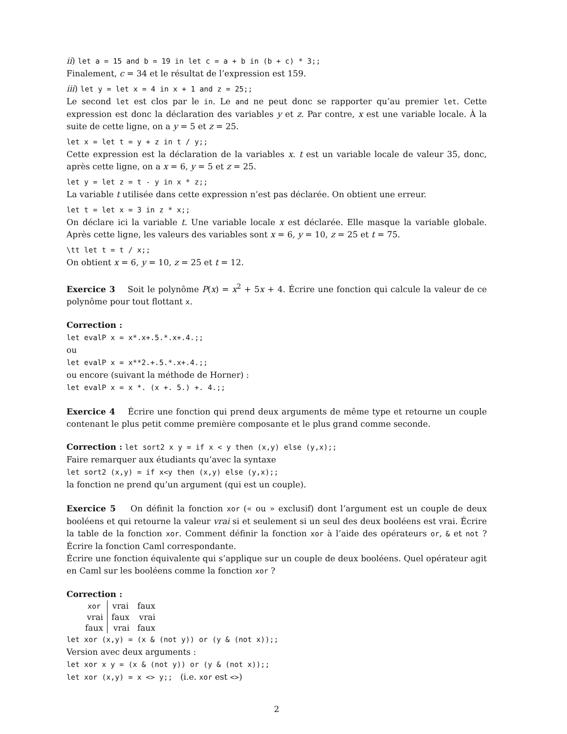ii) let a = 15 and b = 19 in let c = a + b in (b + c) * 3;;
Finalement, c = 34 et le résultat de l’expression est 159.
iii) let y = let x = 4 in x + 1 and z = 25;;
Le second let est clos par le in. Le and ne peut donc se rapporter qu’au premier let. Cette expression est donc la déclaration des variables y et z. Par contre, x est une variable locale. À la suite de cette ligne, on a y = 5 et z = 25.
let x = let t = y + z in t / y;;
Cette expression est la déclaration de la variables x. t est un variable locale de valeur 35, donc, après cette ligne, on a x = 6, y = 5 et z = 25.
let y = let z = t - y in x * z;;
La variable t utilisée dans cette expression n’est pas déclarée. On obtient une erreur.
let t = let x = 3 in z * x;;
On déclare ici la variable t. Une variable locale x est déclarée. Elle masque la variable globale. Après cette ligne, les valeurs des variables sont x = 6, y = 10, z = 25 et t = 75.
\tt let t = t / x;;
On obtient x = 6, y = 10, z = 25 et t = 12.
Exercice 3 Soit le polynôme P(x) = x<sup>2</sup> + 5x + 4. Écrire une fonction qui calcule la valeur de ce polynôme pour tout flottant x.
Correction :
let evalP x = x*.x+.5.*.x+.4.;;
ou
let evalP x = x**2.+.5.*.x+.4.;;
ou encore (suivant la méthode de Horner) :
let evalP x = x *. (x +. 5.) +. 4.;;
Exercice 4 Écrire une fonction qui prend deux arguments de même type et retourne un couple contenant le plus petit comme première composante et le plus grand comme seconde.
Correction : let sort2 x y = if x < y then (x,y) else (y,x);;
Faire remarquer aux étudiants qu’avec la syntaxe
let sort2 (x,y) = if x<y then (x,y) else (y,x);;
la fonction ne prend qu’un argument (qui est un couple).
Exercice 5 On définit la fonction xor (« ou » exclusif) dont l’argument est un couple de deux booléens et qui retourne la valeur vrai si et seulement si un seul des deux booléens est vrai. Écrire la table de la fonction xor. Comment définir la fonction xor à l’aide des opérateurs or, & et not ? Écrire la fonction Caml correspondante.
Écrire une fonction équivalente qui s’applique sur un couple de deux booléens. Quel opérateur agit en Caml sur les booléens comme la fonction xor ?
Correction :
| xor | vrai | faux |
| --- | --- | --- |
| vrai | faux | vrai |
| faux | vrai | faux |
let xor (x,y) = (x & (not y)) or (y & (not x));;
Version avec deux arguments :
let xor x y = (x & (not y)) or (y & (not x));;
let xor (x,y) = x <> y;; (i.e. xor est <>)
2